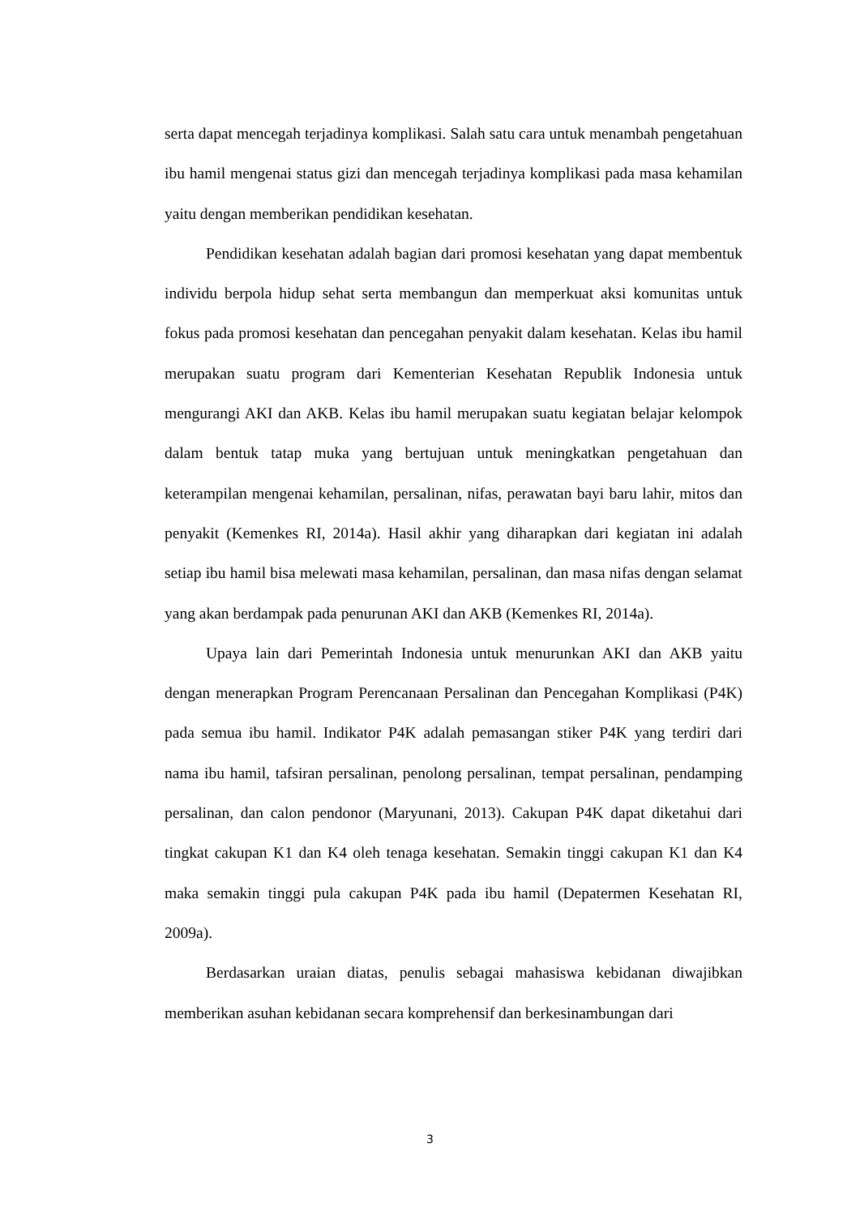serta dapat mencegah terjadinya komplikasi. Salah satu cara untuk menambah pengetahuan ibu hamil mengenai status gizi dan mencegah terjadinya komplikasi pada masa kehamilan yaitu dengan memberikan pendidikan kesehatan.
Pendidikan kesehatan adalah bagian dari promosi kesehatan yang dapat membentuk individu berpola hidup sehat serta membangun dan memperkuat aksi komunitas untuk fokus pada promosi kesehatan dan pencegahan penyakit dalam kesehatan. Kelas ibu hamil merupakan suatu program dari Kementerian Kesehatan Republik Indonesia untuk mengurangi AKI dan AKB. Kelas ibu hamil merupakan suatu kegiatan belajar kelompok dalam bentuk tatap muka yang bertujuan untuk meningkatkan pengetahuan dan keterampilan mengenai kehamilan, persalinan, nifas, perawatan bayi baru lahir, mitos dan penyakit (Kemenkes RI, 2014a). Hasil akhir yang diharapkan dari kegiatan ini adalah setiap ibu hamil bisa melewati masa kehamilan, persalinan, dan masa nifas dengan selamat yang akan berdampak pada penurunan AKI dan AKB (Kemenkes RI, 2014a).
Upaya lain dari Pemerintah Indonesia untuk menurunkan AKI dan AKB yaitu dengan menerapkan Program Perencanaan Persalinan dan Pencegahan Komplikasi (P4K) pada semua ibu hamil. Indikator P4K adalah pemasangan stiker P4K yang terdiri dari nama ibu hamil, tafsiran persalinan, penolong persalinan, tempat persalinan, pendamping persalinan, dan calon pendonor (Maryunani, 2013). Cakupan P4K dapat diketahui dari tingkat cakupan K1 dan K4 oleh tenaga kesehatan. Semakin tinggi cakupan K1 dan K4 maka semakin tinggi pula cakupan P4K pada ibu hamil (Depatermen Kesehatan RI, 2009a).
Berdasarkan uraian diatas, penulis sebagai mahasiswa kebidanan diwajibkan memberikan asuhan kebidanan secara komprehensif dan berkesinambungan dari
3